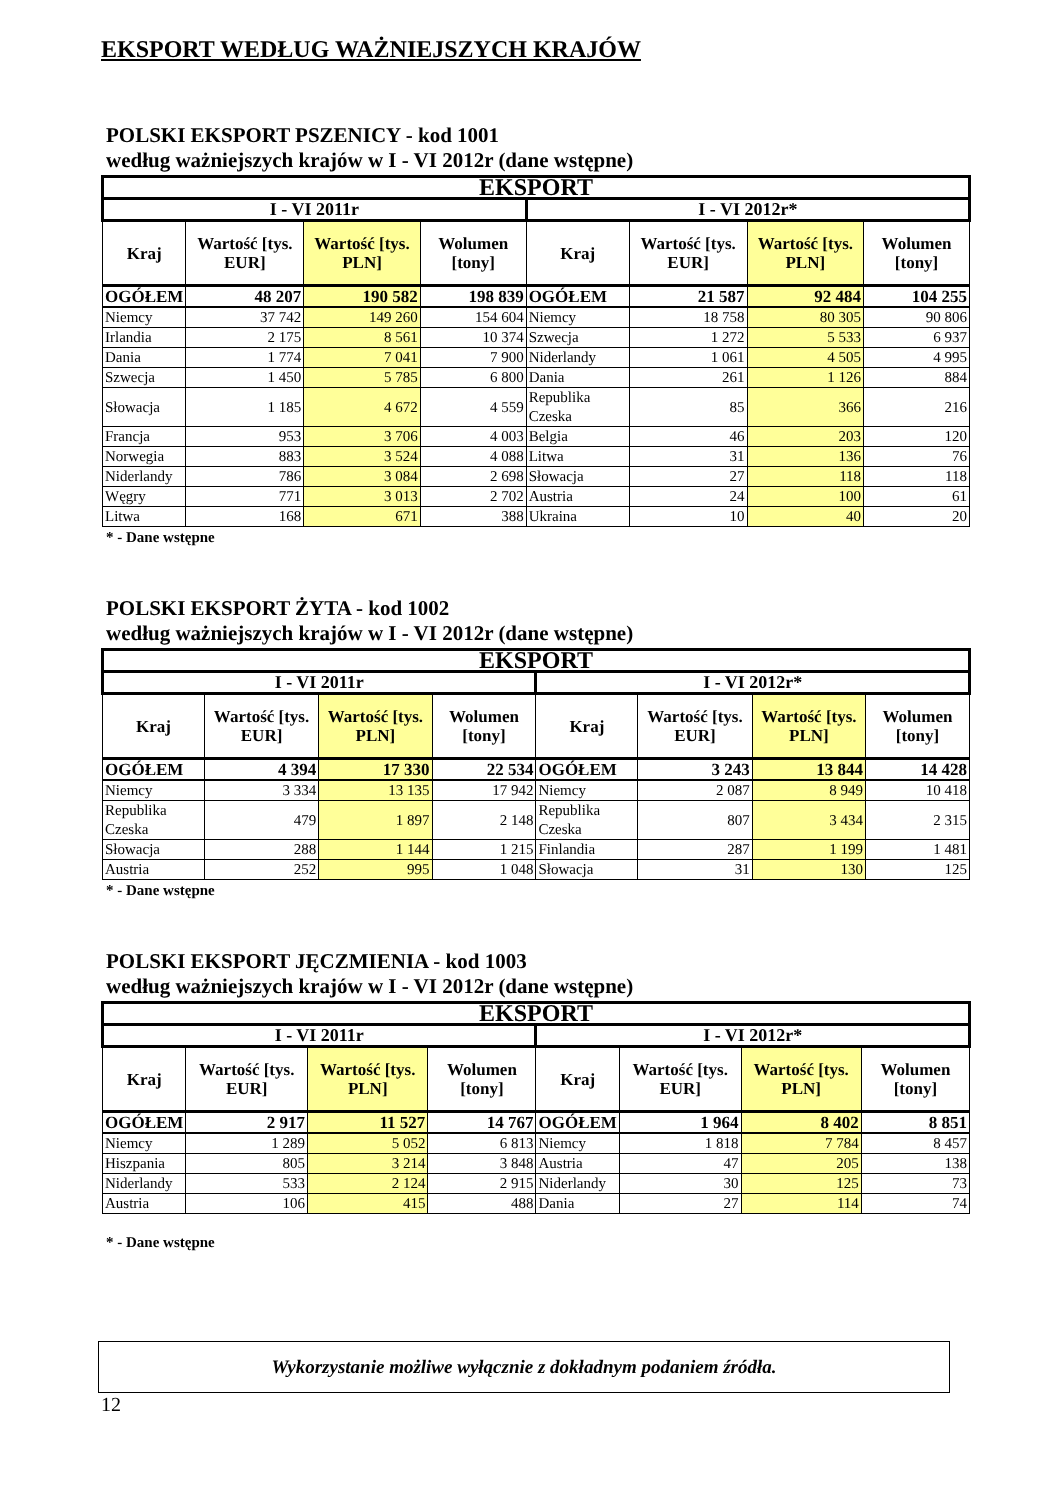EKSPORT WEDŁUG WAŻNIEJSZYCH KRAJÓW
POLSKI EKSPORT PSZENICY - kod 1001
według ważniejszych krajów w I - VI 2012r (dane wstępne)
| EKSPORT | | | | | | | |
| --- | --- | --- | --- | --- | --- | --- | --- |
| I - VI 2011r | | | | I - VI 2012r* | | | |
| Kraj | Wartość [tys. EUR] | Wartość [tys. PLN] | Wolumen [tony] | Kraj | Wartość [tys. EUR] | Wartość [tys. PLN] | Wolumen [tony] |
| OGÓŁEM | 48 207 | 190 582 | 198 839 | OGÓŁEM | 21 587 | 92 484 | 104 255 |
| Niemcy | 37 742 | 149 260 | 154 604 | Niemcy | 18 758 | 80 305 | 90 806 |
| Irlandia | 2 175 | 8 561 | 10 374 | Szwecja | 1 272 | 5 533 | 6 937 |
| Dania | 1 774 | 7 041 | 7 900 | Niderlandy | 1 061 | 4 505 | 4 995 |
| Szwecja | 1 450 | 5 785 | 6 800 | Dania | 261 | 1 126 | 884 |
| Słowacja | 1 185 | 4 672 | 4 559 | Republika Czeska | 85 | 366 | 216 |
| Francja | 953 | 3 706 | 4 003 | Belgia | 46 | 203 | 120 |
| Norwegia | 883 | 3 524 | 4 088 | Litwa | 31 | 136 | 76 |
| Niderlandy | 786 | 3 084 | 2 698 | Słowacja | 27 | 118 | 118 |
| Węgry | 771 | 3 013 | 2 702 | Austria | 24 | 100 | 61 |
| Litwa | 168 | 671 | 388 | Ukraina | 10 | 40 | 20 |
* - Dane wstępne
POLSKI EKSPORT ŻYTA - kod 1002
według ważniejszych krajów w I - VI 2012r (dane wstępne)
| EKSPORT | | | | | | | |
| --- | --- | --- | --- | --- | --- | --- | --- |
| I - VI 2011r | | | | I - VI 2012r* | | | |
| Kraj | Wartość [tys. EUR] | Wartość [tys. PLN] | Wolumen [tony] | Kraj | Wartość [tys. EUR] | Wartość [tys. PLN] | Wolumen [tony] |
| OGÓŁEM | 4 394 | 17 330 | 22 534 | OGÓŁEM | 3 243 | 13 844 | 14 428 |
| Niemcy | 3 334 | 13 135 | 17 942 | Niemcy | 2 087 | 8 949 | 10 418 |
| Republika Czeska | 479 | 1 897 | 2 148 | Republika Czeska | 807 | 3 434 | 2 315 |
| Słowacja | 288 | 1 144 | 1 215 | Finlandia | 287 | 1 199 | 1 481 |
| Austria | 252 | 995 | 1 048 | Słowacja | 31 | 130 | 125 |
* - Dane wstępne
POLSKI EKSPORT JĘCZMIENIA - kod 1003
według ważniejszych krajów w I - VI 2012r (dane wstępne)
| EKSPORT | | | | | | | |
| --- | --- | --- | --- | --- | --- | --- | --- |
| I - VI 2011r | | | | I - VI 2012r* | | | |
| Kraj | Wartość [tys. EUR] | Wartość [tys. PLN] | Wolumen [tony] | Kraj | Wartość [tys. EUR] | Wartość [tys. PLN] | Wolumen [tony] |
| OGÓŁEM | 2 917 | 11 527 | 14 767 | OGÓŁEM | 1 964 | 8 402 | 8 851 |
| Niemcy | 1 289 | 5 052 | 6 813 | Niemcy | 1 818 | 7 784 | 8 457 |
| Hiszpania | 805 | 3 214 | 3 848 | Austria | 47 | 205 | 138 |
| Niderlandy | 533 | 2 124 | 2 915 | Niderlandy | 30 | 125 | 73 |
| Austria | 106 | 415 | 488 | Dania | 27 | 114 | 74 |
* - Dane wstępne
Wykorzystanie możliwe wyłącznie z dokładnym podaniem źródła.
12